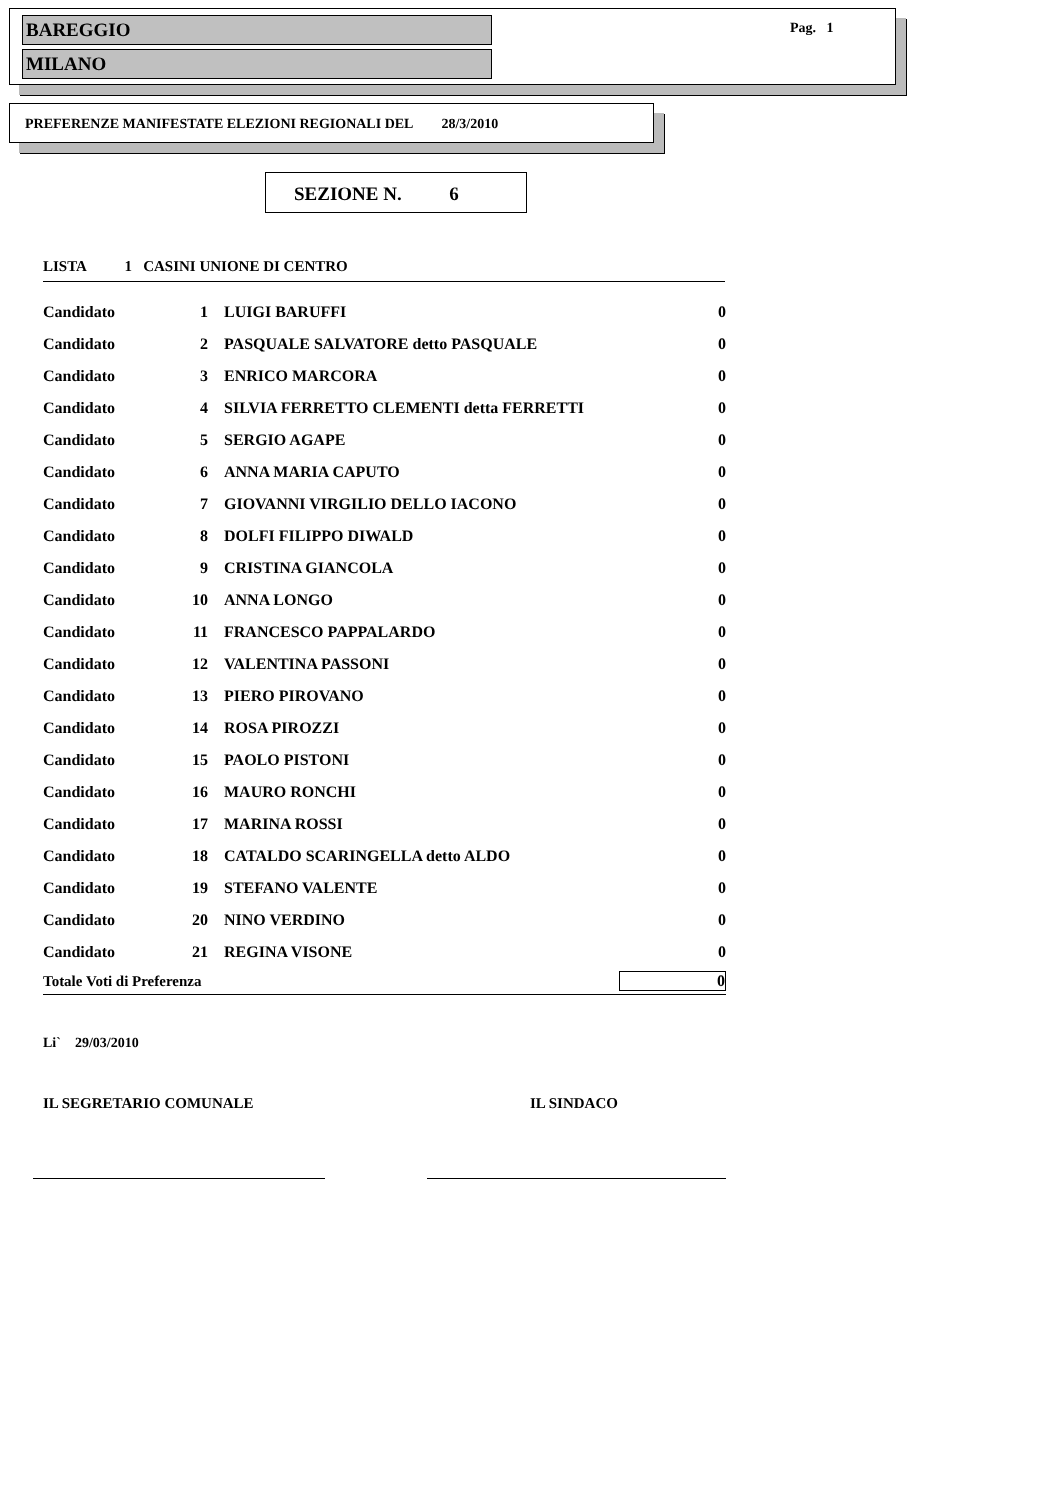BAREGGIO
MILANO
Pag. 1
PREFERENZE MANIFESTATE ELEZIONI REGIONALI DEL 28/3/2010
SEZIONE N. 6
LISTA 1 CASINI UNIONE DI CENTRO
| Candidato | 1 | LUIGI BARUFFI | 0 |
| Candidato | 2 | PASQUALE SALVATORE detto PASQUALE | 0 |
| Candidato | 3 | ENRICO MARCORA | 0 |
| Candidato | 4 | SILVIA FERRETTO CLEMENTI detta FERRETTI | 0 |
| Candidato | 5 | SERGIO AGAPE | 0 |
| Candidato | 6 | ANNA MARIA CAPUTO | 0 |
| Candidato | 7 | GIOVANNI VIRGILIO DELLO IACONO | 0 |
| Candidato | 8 | DOLFI FILIPPO DIWALD | 0 |
| Candidato | 9 | CRISTINA GIANCOLA | 0 |
| Candidato | 10 | ANNA LONGO | 0 |
| Candidato | 11 | FRANCESCO PAPPALARDO | 0 |
| Candidato | 12 | VALENTINA PASSONI | 0 |
| Candidato | 13 | PIERO PIROVANO | 0 |
| Candidato | 14 | ROSA PIROZZI | 0 |
| Candidato | 15 | PAOLO PISTONI | 0 |
| Candidato | 16 | MAURO RONCHI | 0 |
| Candidato | 17 | MARINA ROSSI | 0 |
| Candidato | 18 | CATALDO SCARINGELLA detto ALDO | 0 |
| Candidato | 19 | STEFANO VALENTE | 0 |
| Candidato | 20 | NINO VERDINO | 0 |
| Candidato | 21 | REGINA VISONE | 0 |
| Totale Voti di Preferenza | | | 0 |
Li` 29/03/2010
IL SEGRETARIO COMUNALE IL SINDACO